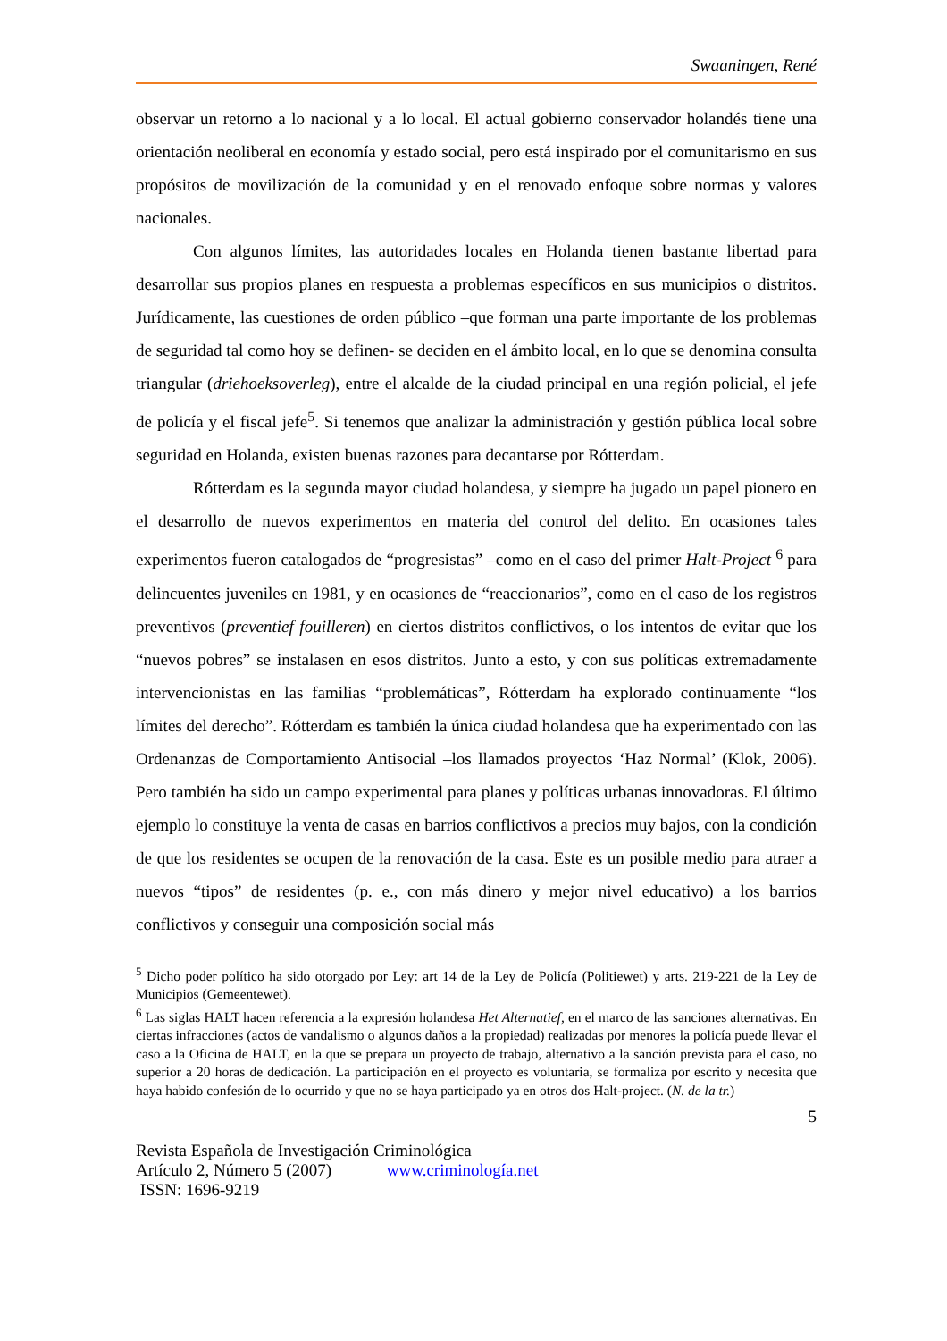Swaaningen, René
observar un retorno a lo nacional y a lo local. El actual gobierno conservador holandés tiene una orientación neoliberal en economía y estado social, pero está inspirado por el comunitarismo en sus propósitos de movilización de la comunidad y en el renovado enfoque sobre normas y valores nacionales.
Con algunos límites, las autoridades locales en Holanda tienen bastante libertad para desarrollar sus propios planes en respuesta a problemas específicos en sus municipios o distritos. Jurídicamente, las cuestiones de orden público –que forman una parte importante de los problemas de seguridad tal como hoy se definen- se deciden en el ámbito local, en lo que se denomina consulta triangular (driehoeksoverleg), entre el alcalde de la ciudad principal en una región policial, el jefe de policía y el fiscal jefe<sup>5</sup>. Si tenemos que analizar la administración y gestión pública local sobre seguridad en Holanda, existen buenas razones para decantarse por Rótterdam.
Rótterdam es la segunda mayor ciudad holandesa, y siempre ha jugado un papel pionero en el desarrollo de nuevos experimentos en materia del control del delito. En ocasiones tales experimentos fueron catalogados de “progresistas” –como en el caso del primer Halt-Project <sup>6</sup> para delincuentes juveniles en 1981, y en ocasiones de “reaccionarios”, como en el caso de los registros preventivos (preventief fouilleren) en ciertos distritos conflictivos, o los intentos de evitar que los “nuevos pobres” se instalasen en esos distritos. Junto a esto, y con sus políticas extremadamente intervencionistas en las familias “problemáticas”, Rótterdam ha explorado continuamente “los límites del derecho”. Rótterdam es también la única ciudad holandesa que ha experimentado con las Ordenanzas de Comportamiento Antisocial –los llamados proyectos ‘Haz Normal’ (Klok, 2006). Pero también ha sido un campo experimental para planes y políticas urbanas innovadoras. El último ejemplo lo constituye la venta de casas en barrios conflictivos a precios muy bajos, con la condición de que los residentes se ocupen de la renovación de la casa. Este es un posible medio para atraer a nuevos “tipos” de residentes (p. e., con más dinero y mejor nivel educativo) a los barrios conflictivos y conseguir una composición social más
<sup>5</sup> Dicho poder político ha sido otorgado por Ley: art 14 de la Ley de Policía (Politiewet) y arts. 219-221 de la Ley de Municipios (Gemeentewet).
<sup>6</sup> Las siglas HALT hacen referencia a la expresión holandesa Het Alternatief, en el marco de las sanciones alternativas. En ciertas infracciones (actos de vandalismo o algunos daños a la propiedad) realizadas por menores la policía puede llevar el caso a la Oficina de HALT, en la que se prepara un proyecto de trabajo, alternativo a la sanción prevista para el caso, no superior a 20 horas de dedicación. La participación en el proyecto es voluntaria, se formaliza por escrito y necesita que haya habido confesión de lo ocurrido y que no se haya participado ya en otros dos Halt-project. (N. de la tr.)
5
Revista Española de Investigación Criminológica
Artículo 2, Número 5 (2007) www.criminología.net
ISSN: 1696-9219